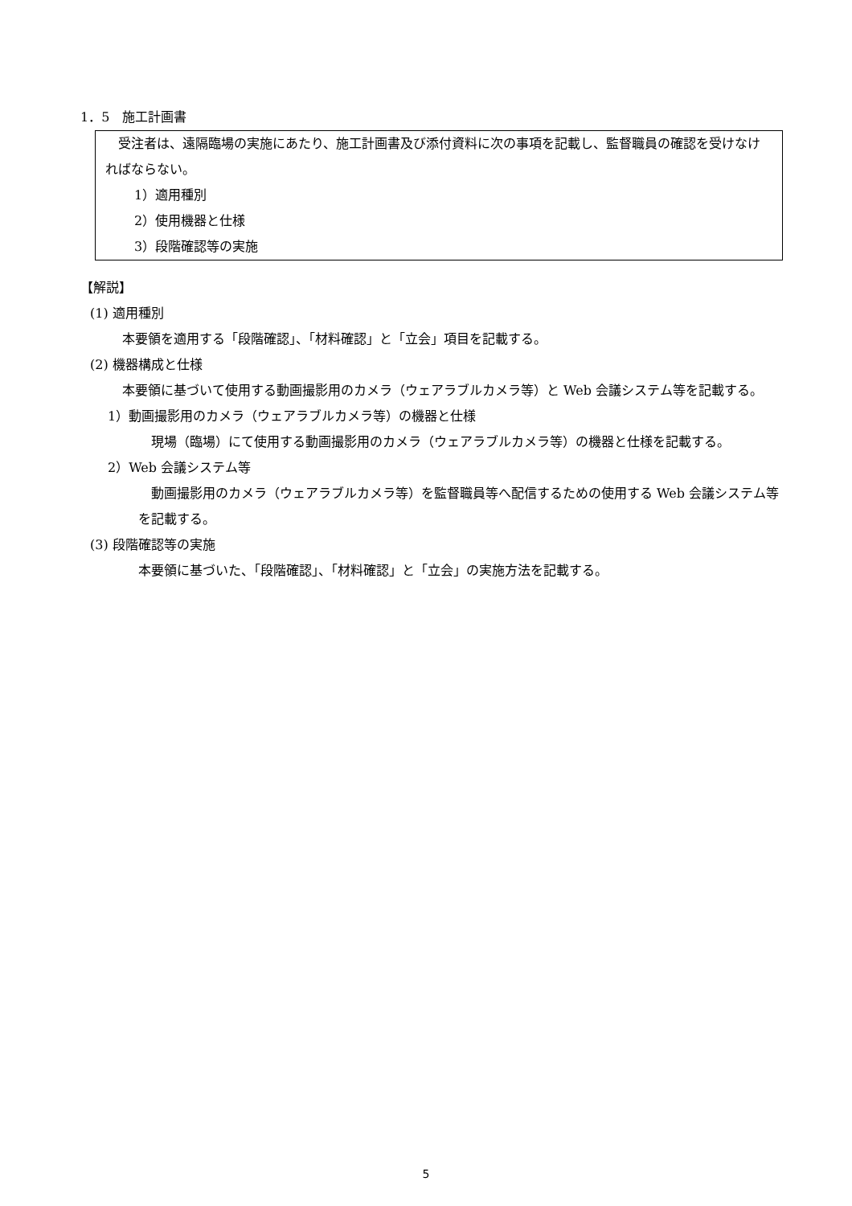1．5　施工計画書
受注者は、遠隔臨場の実施にあたり、施工計画書及び添付資料に次の事項を記載し、監督職員の確認を受けなければならない。
1）適用種別
2）使用機器と仕様
3）段階確認等の実施
【解説】
(1) 適用種別
本要領を適用する「段階確認」、「材料確認」と「立会」項目を記載する。
(2) 機器構成と仕様
本要領に基づいて使用する動画撮影用のカメラ（ウェアラブルカメラ等）と Web 会議システム等を記載する。
1）動画撮影用のカメラ（ウェアラブルカメラ等）の機器と仕様
現場（臨場）にて使用する動画撮影用のカメラ（ウェアラブルカメラ等）の機器と仕様を記載する。
2）Web 会議システム等
動画撮影用のカメラ（ウェアラブルカメラ等）を監督職員等へ配信するための使用する Web 会議システム等を記載する。
(3) 段階確認等の実施
本要領に基づいた、「段階確認」、「材料確認」と「立会」の実施方法を記載する。
5